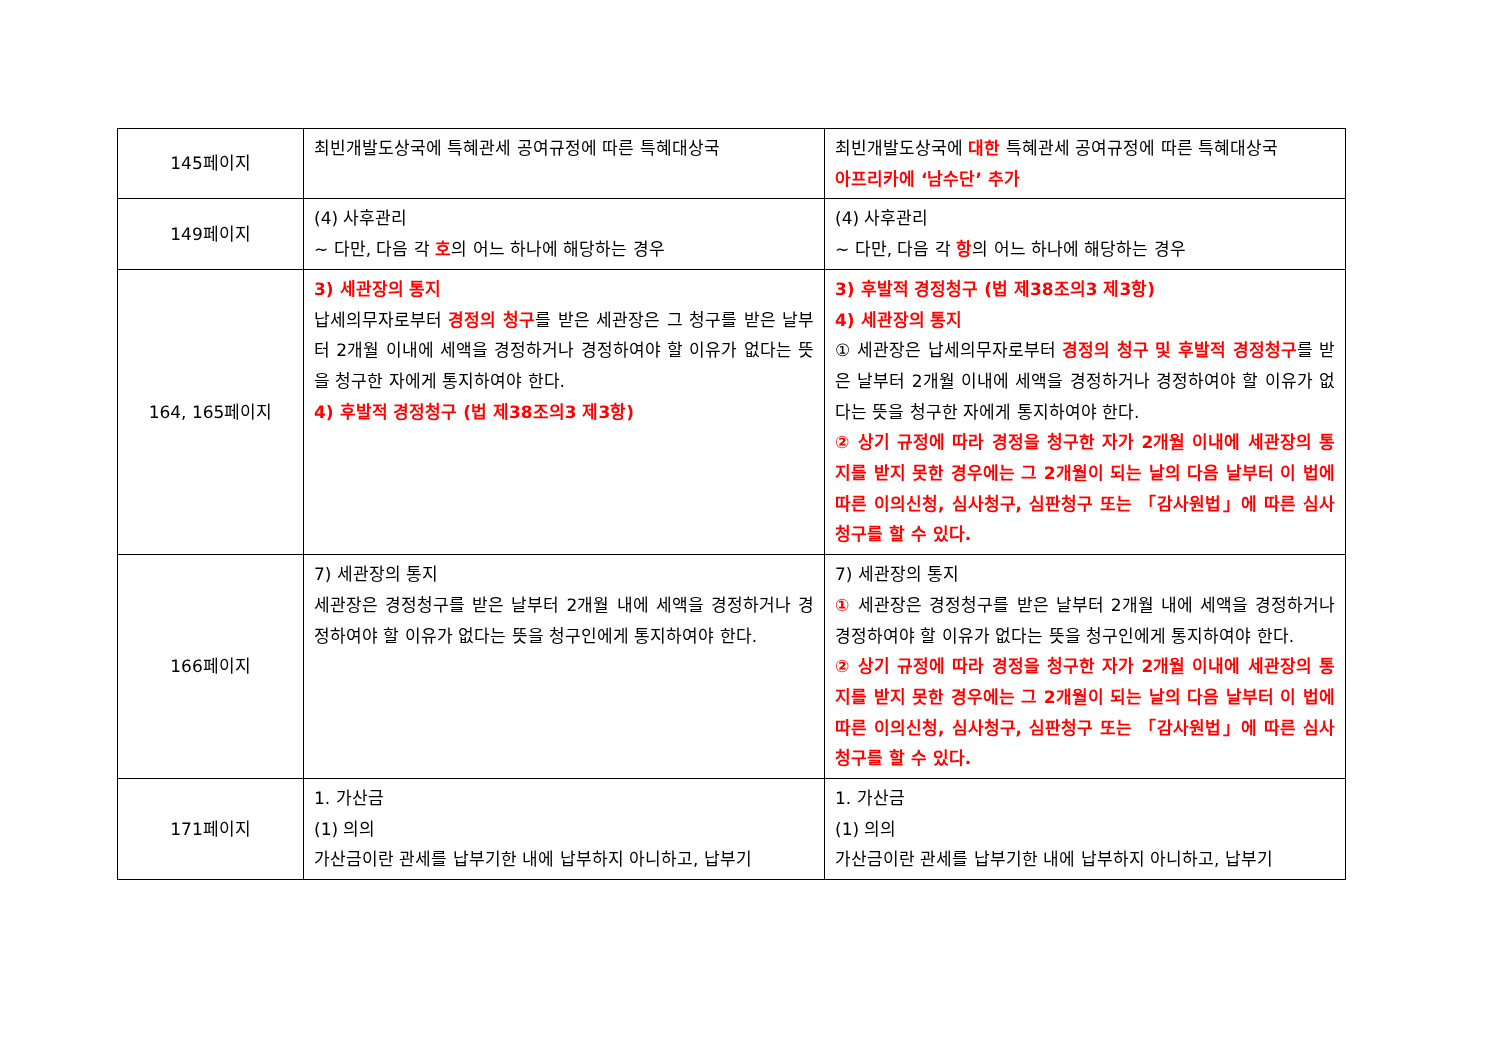| 145페이지 | 최빈개발도상국에 특혜관세 공여규정에 따른 특혜대상국 | 최빈개발도상국에 대한 특혜관세 공여규정에 따른 특혜대상국 아프리카에 ‘남수단’ 추가 |
| 149페이지 | (4) 사후관리 ~ 다만, 다음 각 호 의 어느 하나에 해당하는 경우 | (4) 사후관리 ~ 다만, 다음 각 항 의 어느 하나에 해당하는 경우 |
| 164, 165페이지 | 3) 세관장의 통지 납세의무자로부터 경정의 청구 를 받은 세관장은 그 청구를 받은 날부터 2개월 이내에 세액을 경정하거나 경정하여야 할 이유가 없다는 뜻을 청구한 자에게 통지하여야 한다. 4) 후발적 경정청구 (법 제38조의3 제3항) | 3) 후발적 경정청구 (법 제38조의3 제3항) 4) 세관장의 통지 ① 세관장은 납세의무자로부터 경정의 청구 및 후발적 경정청구 를 받은 날부터 2개월 이내에 세액을 경정하거나 경정하여야 할 이유가 없다는 뜻을 청구한 자에게 통지하여야 한다. ② 상기 규정에 따라 경정을 청구한 자가 2개월 이내에 세관장의 통지를 받지 못한 경우에는 그 2개월이 되는 날의 다음 날부터 이 법에 따른 이의신청, 심사청구, 심판청구 또는 「감사원법」에 따른 심사청구를 할 수 있다. |
| 166페이지 | 7) 세관장의 통지 세관장은 경정청구를 받은 날부터 2개월 내에 세액을 경정하거나 경정하여야 할 이유가 없다는 뜻을 청구인에게 통지하여야 한다. | 7) 세관장의 통지 ① 세관장은 경정청구를 받은 날부터 2개월 내에 세액을 경정하거나 경정하여야 할 이유가 없다는 뜻을 청구인에게 통지하여야 한다. ② 상기 규정에 따라 경정을 청구한 자가 2개월 이내에 세관장의 통지를 받지 못한 경우에는 그 2개월이 되는 날의 다음 날부터 이 법에 따른 이의신청, 심사청구, 심판청구 또는 「감사원법」에 따른 심사청구를 할 수 있다. |
| 171페이지 | 1. 가산금 (1) 의의 가산금이란 관세를 납부기한 내에 납부하지 아니하고, 납부기 | 1. 가산금 (1) 의의 가산금이란 관세를 납부기한 내에 납부하지 아니하고, 납부기 |